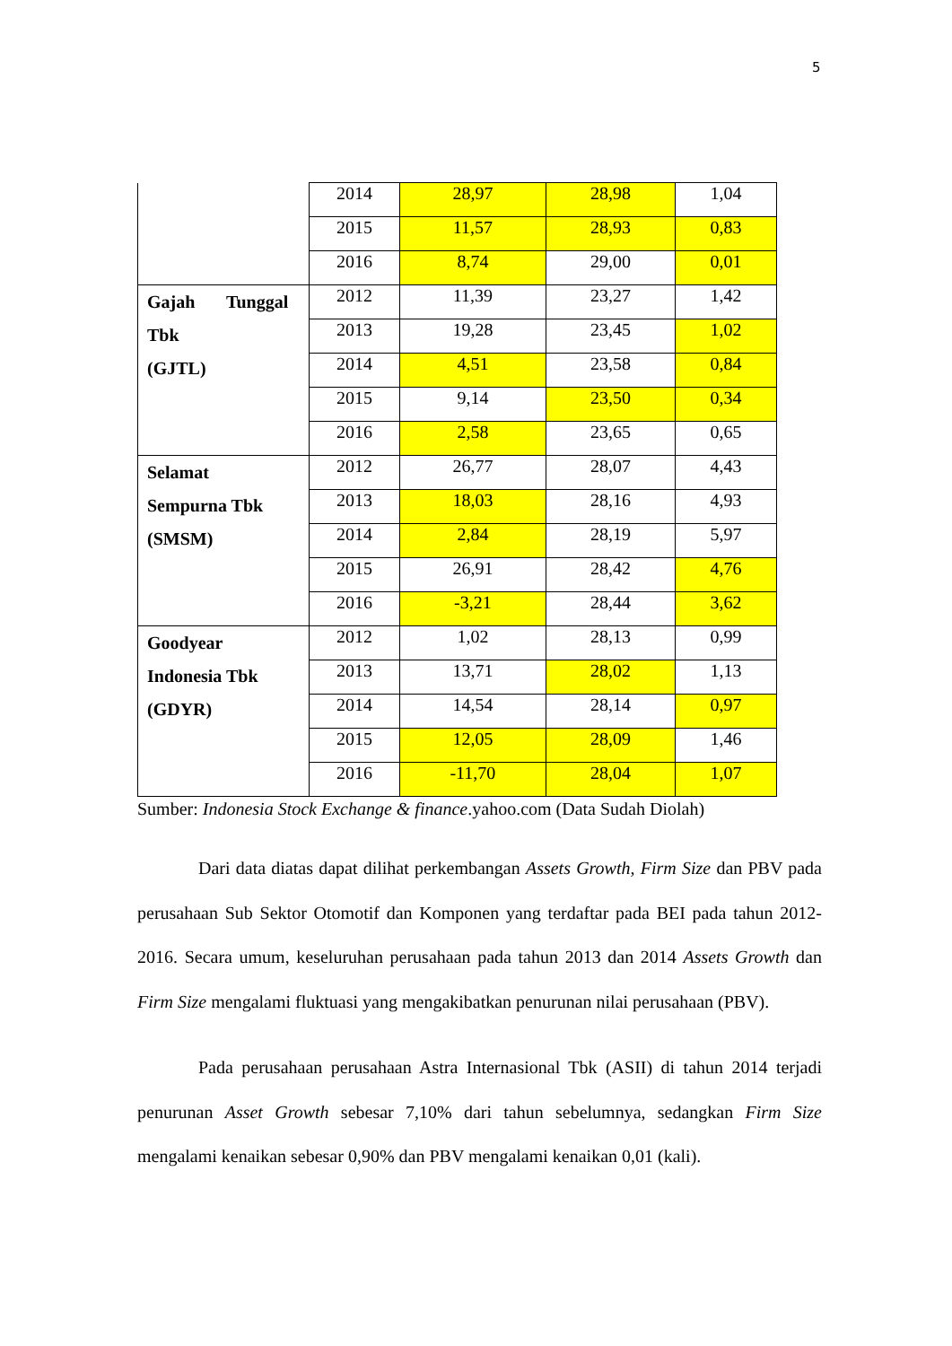5
| | 2014 | 28,97 | 28,98 | 1,04 |
| | 2015 | 11,57 | 28,93 | 0,83 |
| | 2016 | 8,74 | 29,00 | 0,01 |
| Gajah Tunggal Tbk (GJTL) | 2012 | 11,39 | 23,27 | 1,42 |
| | 2013 | 19,28 | 23,45 | 1,02 |
| | 2014 | 4,51 | 23,58 | 0,84 |
| | 2015 | 9,14 | 23,50 | 0,34 |
| | 2016 | 2,58 | 23,65 | 0,65 |
| Selamat Sempurna Tbk (SMSM) | 2012 | 26,77 | 28,07 | 4,43 |
| | 2013 | 18,03 | 28,16 | 4,93 |
| | 2014 | 2,84 | 28,19 | 5,97 |
| | 2015 | 26,91 | 28,42 | 4,76 |
| | 2016 | -3,21 | 28,44 | 3,62 |
| Goodyear Indonesia Tbk (GDYR) | 2012 | 1,02 | 28,13 | 0,99 |
| | 2013 | 13,71 | 28,02 | 1,13 |
| | 2014 | 14,54 | 28,14 | 0,97 |
| | 2015 | 12,05 | 28,09 | 1,46 |
| | 2016 | -11,70 | 28,04 | 1,07 |
Sumber: Indonesia Stock Exchange & finance.yahoo.com (Data Sudah Diolah)
Dari data diatas dapat dilihat perkembangan Assets Growth, Firm Size dan PBV pada perusahaan Sub Sektor Otomotif dan Komponen yang terdaftar pada BEI pada tahun 2012-2016. Secara umum, keseluruhan perusahaan pada tahun 2013 dan 2014 Assets Growth dan Firm Size mengalami fluktuasi yang mengakibatkan penurunan nilai perusahaan (PBV).
Pada perusahaan perusahaan Astra Internasional Tbk (ASII) di tahun 2014 terjadi penurunan Asset Growth sebesar 7,10% dari tahun sebelumnya, sedangkan Firm Size mengalami kenaikan sebesar 0,90% dan PBV mengalami kenaikan 0,01 (kali).